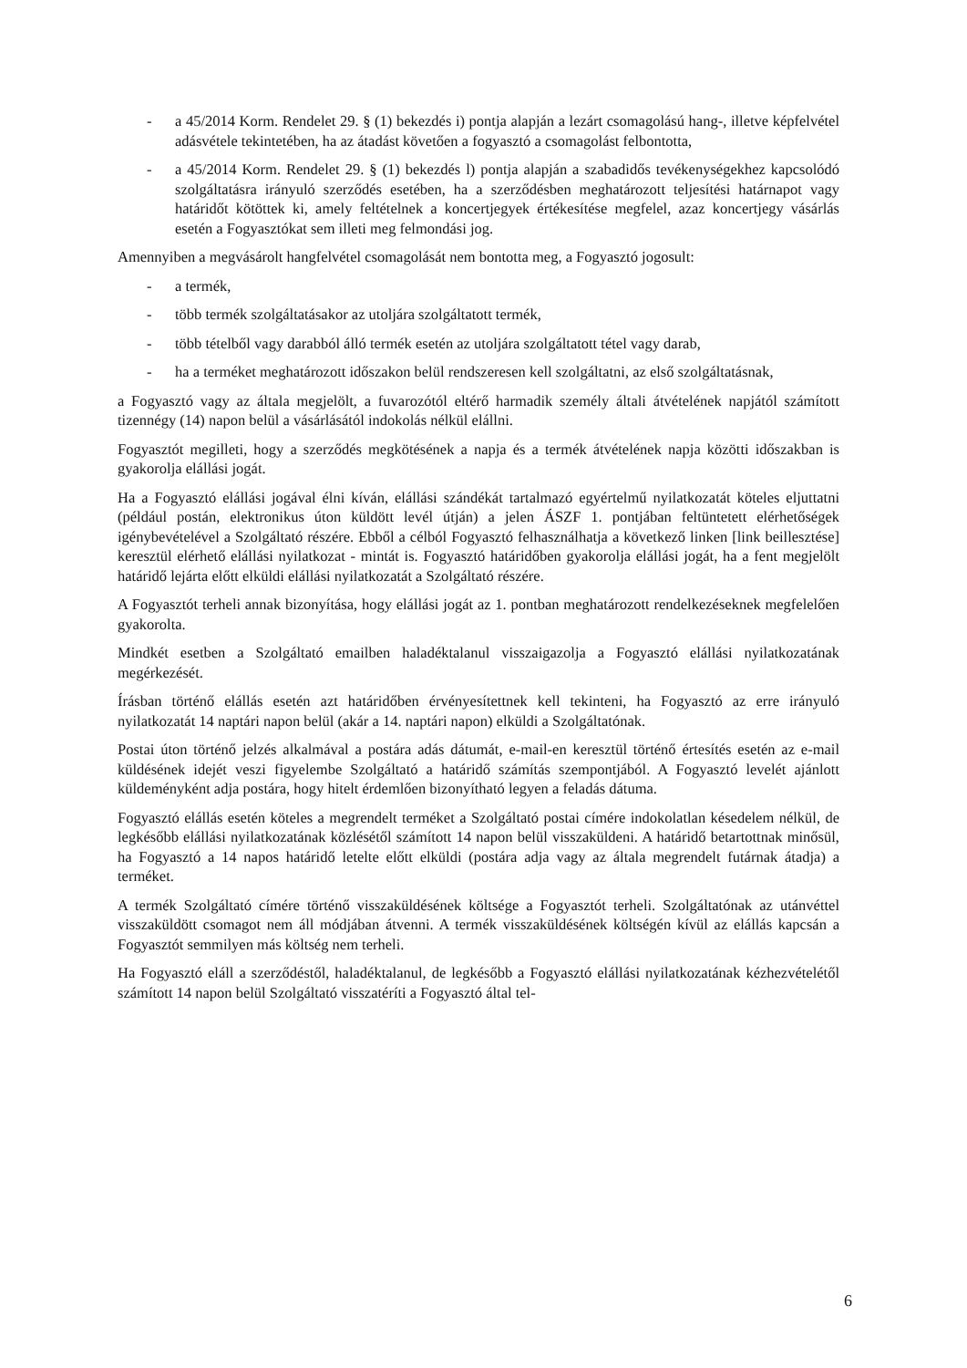- a 45/2014 Korm. Rendelet 29. § (1) bekezdés i) pontja alapján a lezárt csomagolású hang-, illetve képfelvétel adásvétele tekintetében, ha az átadást követően a fogyasztó a csomagolást felbontotta,
- a 45/2014 Korm. Rendelet 29. § (1) bekezdés l) pontja alapján a szabadidős tevékenységekhez kapcsolódó szolgáltatásra irányuló szerződés esetében, ha a szerződésben meghatározott teljesítési határnapot vagy határidőt kötöttek ki, amely feltételnek a koncertjegyek értékesítése megfelel, azaz koncertjegy vásárlás esetén a Fogyasztókat sem illeti meg felmondási jog.
Amennyiben a megvásárolt hangfelvétel csomagolását nem bontotta meg, a Fogyasztó jogosult:
- a termék,
- több termék szolgáltatásakor az utoljára szolgáltatott termék,
- több tételből vagy darabból álló termék esetén az utoljára szolgáltatott tétel vagy darab,
- ha a terméket meghatározott időszakon belül rendszeresen kell szolgáltatni, az első szolgáltatásnak,
a Fogyasztó vagy az általa megjelölt, a fuvarozótól eltérő harmadik személy általi átvételének napjától számított tizennégy (14) napon belül a vásárlásától indokolás nélkül elállni.
Fogyasztót megilleti, hogy a szerződés megkötésének a napja és a termék átvételének napja közötti időszakban is gyakorolja elállási jogát.
Ha a Fogyasztó elállási jogával élni kíván, elállási szándékát tartalmazó egyértelmű nyilatkozatát köteles eljuttatni (például postán, elektronikus úton küldött levél útján) a jelen ÁSZF 1. pontjában feltüntetett elérhetőségek igénybevételével a Szolgáltató részére. Ebből a célból Fogyasztó felhasználhatja a következő linken [link beillesztése] keresztül elérhető elállási nyilatkozat - mintát is. Fogyasztó határidőben gyakorolja elállási jogát, ha a fent megjelölt határidő lejárta előtt elküldi elállási nyilatkozatát a Szolgáltató részére.
A Fogyasztót terheli annak bizonyítása, hogy elállási jogát az 1. pontban meghatározott rendelkezéseknek megfelelően gyakorolta.
Mindkét esetben a Szolgáltató emailben haladéktalanul visszaigazolja a Fogyasztó elállási nyilatkozatának megérkezését.
Írásban történő elállás esetén azt határidőben érvényesítettnek kell tekinteni, ha Fogyasztó az erre irányuló nyilatkozatát 14 naptári napon belül (akár a 14. naptári napon) elküldi a Szolgáltatónak.
Postai úton történő jelzés alkalmával a postára adás dátumát, e-mail-en keresztül történő értesítés esetén az e-mail küldésének idejét veszi figyelembe Szolgáltató a határidő számítás szempontjából. A Fogyasztó levelét ajánlott küldeményként adja postára, hogy hitelt érdemlően bizonyítható legyen a feladás dátuma.
Fogyasztó elállás esetén köteles a megrendelt terméket a Szolgáltató postai címére indokolatlan késedelem nélkül, de legkésőbb elállási nyilatkozatának közlésétől számított 14 napon belül visszaküldeni. A határidő betartottnak minősül, ha Fogyasztó a 14 napos határidő letelte előtt elküldi (postára adja vagy az általa megrendelt futárnak átadja) a terméket.
A termék Szolgáltató címére történő visszaküldésének költsége a Fogyasztót terheli. Szolgáltatónak az utánvéttel visszaküldött csomagot nem áll módjában átvenni. A termék visszaküldésének költségén kívül az elállás kapcsán a Fogyasztót semmilyen más költség nem terheli.
Ha Fogyasztó eláll a szerződéstől, haladéktalanul, de legkésőbb a Fogyasztó elállási nyilatkozatának kézhezvételétől számított 14 napon belül Szolgáltató visszatéríti a Fogyasztó által tel-
6